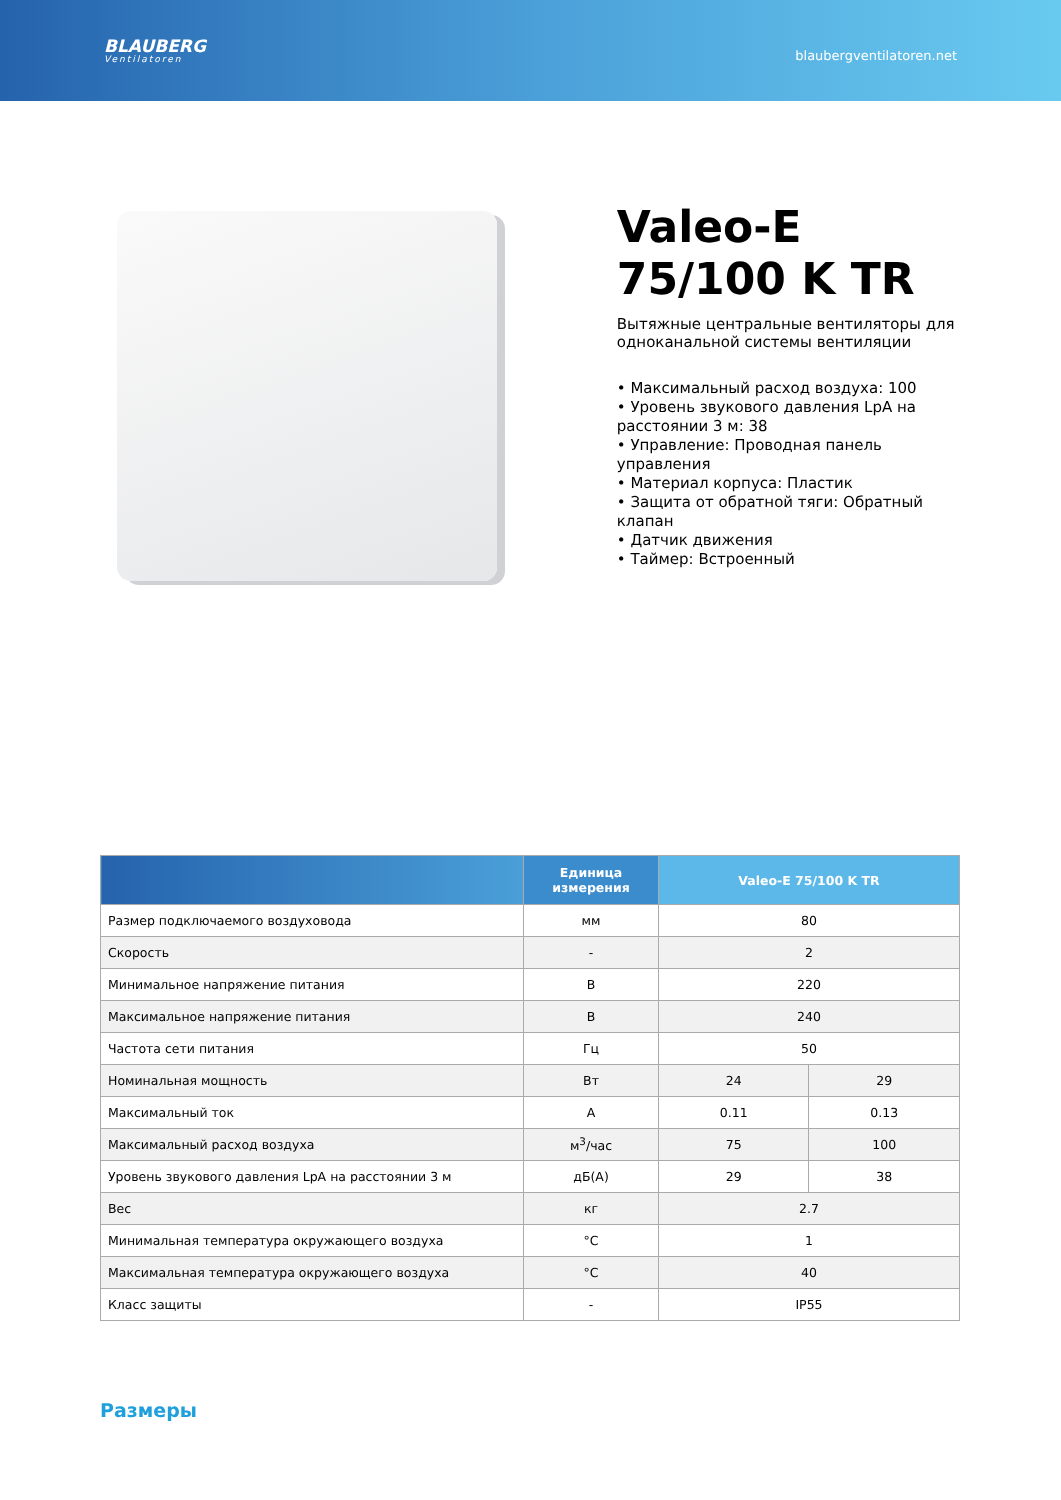BLAUBERG
Ventilatoren
blaubergventilatoren.net
Valeo-E 75/100 K TR
Вытяжные центральные вентиляторы для одноканальной системы вентиляции
• Максимальный расход воздуха: 100
• Уровень звукового давления LpA на расстоянии 3 м: 38
• Управление: Проводная панель управления
• Материал корпуса: Пластик
• Защита от обратной тяги: Обратный клапан
• Датчик движения
• Таймер: Встроенный
| | Единица измерения | Valeo-E 75/100 K TR | |
| --- | --- | --- | --- |
| Размер подключаемого воздуховода | мм | 80 | |
| Скорость | - | 2 | |
| Минимальное напряжение питания | В | 220 | |
| Максимальное напряжение питания | В | 240 | |
| Частота сети питания | Гц | 50 | |
| Номинальная мощность | Вт | 24 | 29 |
| Максимальный ток | А | 0.11 | 0.13 |
| Максимальный расход воздуха | м<sup>3</sup>/час | 75 | 100 |
| Уровень звукового давления LpA на расстоянии 3 м | дБ(А) | 29 | 38 |
| Вес | кг | 2.7 | |
| Минимальная температура окружающего воздуха | °C | 1 | |
| Максимальная температура окружающего воздуха | °C | 40 | |
| Класс защиты | - | IP55 | |
Размеры